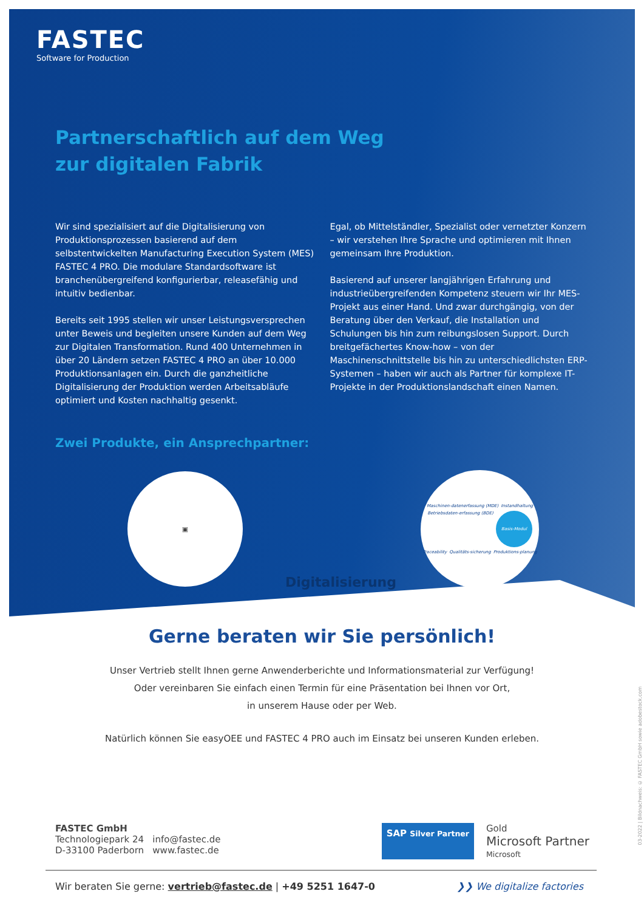FASTEC
Software for Production
Partnerschaftlich auf dem Weg
zur digitalen Fabrik
Wir sind spezialisiert auf die Digitalisierung von Produktionsprozessen basierend auf dem selbstentwickelten Manufacturing Execution System (MES) FASTEC 4 PRO. Die modulare Standardsoftware ist branchenübergreifend konfigurierbar, releasefähig und intuitiv bedienbar.
Bereits seit 1995 stellen wir unser Leistungsversprechen unter Beweis und begleiten unsere Kunden auf dem Weg zur Digitalen Transformation. Rund 400 Unternehmen in über 20 Ländern setzen FASTEC 4 PRO an über 10.000 Produktionsanlagen ein. Durch die ganzheitliche Digitalisierung der Produktion werden Arbeitsabläufe optimiert und Kosten nachhaltig gesenkt.
Egal, ob Mittelständler, Spezialist oder vernetzter Konzern – wir verstehen Ihre Sprache und optimieren mit Ihnen gemeinsam Ihre Produktion.
Basierend auf unserer langjährigen Erfahrung und industrieübergreifenden Kompetenz steuern wir Ihr MES-Projekt aus einer Hand. Und zwar durchgängig, von der Beratung über den Verkauf, die Installation und Schulungen bis hin zum reibungslosen Support. Durch breitgefächertes Know-how – von der Maschinenschnittstelle bis hin zu unterschiedlichsten ERP-Systemen – haben wir auch als Partner für komplexe IT-Projekte in der Produktionslandschaft einen Namen.
Zwei Produkte, ein Ansprechpartner:
▣
Digitalisierung
Maschinen-datenerfassung (MDE) Instandhaltung Betriebsdaten-erfassung (BDE) Basis-Modul Traceability Qualitäts-sicherung Produktions-planung
Gerne beraten wir Sie persönlich!
Unser Vertrieb stellt Ihnen gerne Anwenderberichte und Informationsmaterial zur Verfügung!
Oder vereinbaren Sie einfach einen Termin für eine Präsentation bei Ihnen vor Ort,
in unserem Hause oder per Web.
Natürlich können Sie easyOEE und FASTEC 4 PRO auch im Einsatz bei unseren Kunden erleben.
FASTEC GmbH
Technologiepark 24 info@fastec.de
D-33100 Paderborn www.fastec.de
SAP Silver Partner
Gold
Microsoft Partner
Microsoft
Wir beraten Sie gerne: vertrieb@fastec.de | +49 5251 1647-0
❯❯ We digitalize factories
03-2022 | Bildnachweis: © FASTEC GmbH sowie adobestock.com